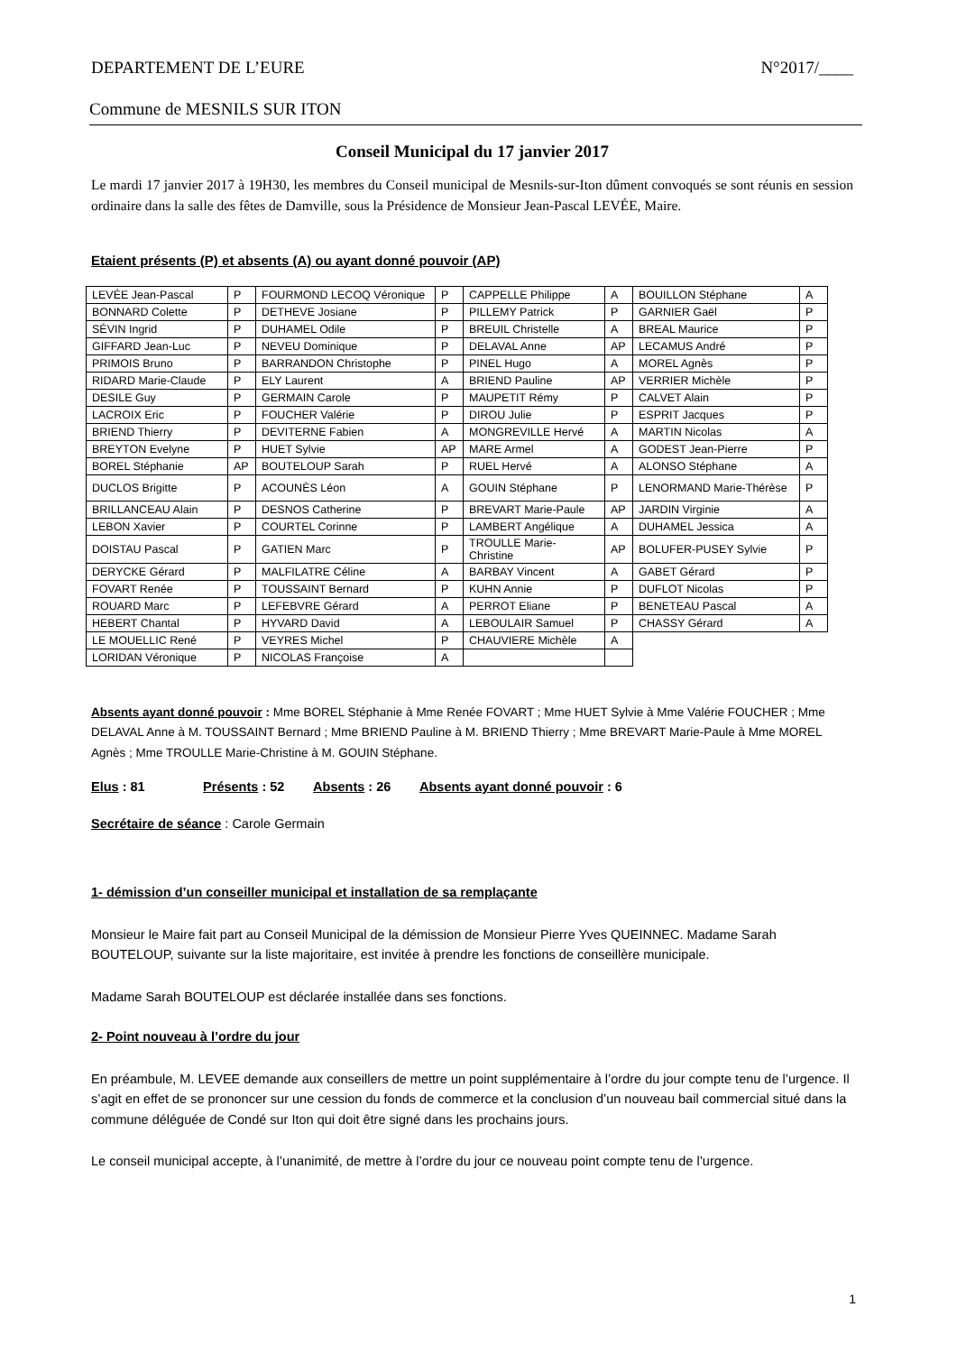DEPARTEMENT DE L’EURE N°2017/____
Commune de MESNILS SUR ITON
Conseil Municipal du 17 janvier 2017
Le mardi 17 janvier 2017 à 19H30, les membres du Conseil municipal de Mesnils-sur-Iton dûment convoqués se sont réunis en session ordinaire dans la salle des fêtes de Damville, sous la Présidence de Monsieur Jean-Pascal LEVÉE, Maire.
Etaient présents (P) et absents (A) ou ayant donné pouvoir (AP)
| LEVÉE Jean-Pascal | P | FOURMOND LECOQ Véronique | P | CAPPELLE Philippe | A | BOUILLON Stéphane | A |
| BONNARD Colette | P | DETHEVE Josiane | P | PILLEMY Patrick | P | GARNIER Gaël | P |
| SÉVIN Ingrid | P | DUHAMEL Odile | P | BREUIL Christelle | A | BREAL Maurice | P |
| GIFFARD Jean-Luc | P | NEVEU Dominique | P | DELAVAL Anne | AP | LECAMUS André | P |
| PRIMOIS Bruno | P | BARRANDON Christophe | P | PINEL Hugo | A | MOREL Agnès | P |
| RIDARD Marie-Claude | P | ELY Laurent | A | BRIEND Pauline | AP | VERRIER Michèle | P |
| DESILE Guy | P | GERMAIN Carole | P | MAUPETIT Rémy | P | CALVET Alain | P |
| LACROIX Eric | P | FOUCHER Valérie | P | DIROU Julie | P | ESPRIT Jacques | P |
| BRIEND Thierry | P | DEVITERNE Fabien | A | MONGREVILLE Hervé | A | MARTIN Nicolas | A |
| BREYTON Evelyne | P | HUET Sylvie | AP | MARE Armel | A | GODEST Jean-Pierre | P |
| BOREL Stéphanie | AP | BOUTELOUP Sarah | P | RUEL Hervé | A | ALONSO Stéphane | A |
| DUCLOS Brigitte | P | ACOUNÈS Léon | A | GOUIN Stéphane | P | LENORMAND Marie-Thérèse | P |
| BRILLANCEAU Alain | P | DESNOS Catherine | P | BREVART Marie-Paule | AP | JARDIN Virginie | A |
| LEBON Xavier | P | COURTEL Corinne | P | LAMBERT Angélique | A | DUHAMEL Jessica | A |
| DOISTAU Pascal | P | GATIEN Marc | P | TROULLE Marie-Christine | AP | BOLUFER-PUSEY Sylvie | P |
| DERYCKE Gérard | P | MALFILATRE Céline | A | BARBAY Vincent | A | GABET Gérard | P |
| FOVART Renée | P | TOUSSAINT Bernard | P | KUHN Annie | P | DUFLOT Nicolas | P |
| ROUARD Marc | P | LEFEBVRE Gérard | A | PERROT Eliane | P | BENETEAU Pascal | A |
| HEBERT Chantal | P | HYVARD David | A | LEBOULAIR Samuel | P | CHASSY Gérard | A |
| LE MOUELLIC René | P | VEYRES Michel | P | CHAUVIERE Michèle | A | | |
| LORIDAN Véronique | P | NICOLAS Françoise | A | | | | |
Absents ayant donné pouvoir : Mme BOREL Stéphanie à Mme Renée FOVART ; Mme HUET Sylvie à Mme Valérie FOUCHER ; Mme DELAVAL Anne à M. TOUSSAINT Bernard ; Mme BRIEND Pauline à M. BRIEND Thierry ; Mme BREVART Marie-Paule à Mme MOREL Agnès ; Mme TROULLE Marie-Christine à M. GOUIN Stéphane.
Elus : 81 Présents : 52 Absents : 26 Absents ayant donné pouvoir : 6
Secrétaire de séance : Carole Germain
1- démission d’un conseiller municipal et installation de sa remplaçante
Monsieur le Maire fait part au Conseil Municipal de la démission de Monsieur Pierre Yves QUEINNEC. Madame Sarah BOUTELOUP, suivante sur la liste majoritaire, est invitée à prendre les fonctions de conseillère municipale.
Madame Sarah BOUTELOUP est déclarée installée dans ses fonctions.
2- Point nouveau à l’ordre du jour
En préambule, M. LEVEE demande aux conseillers de mettre un point supplémentaire à l’ordre du jour compte tenu de l’urgence. Il s’agit en effet de se prononcer sur une cession du fonds de commerce et la conclusion d’un nouveau bail commercial situé dans la commune déléguée de Condé sur Iton qui doit être signé dans les prochains jours.
Le conseil municipal accepte, à l’unanimité, de mettre à l’ordre du jour ce nouveau point compte tenu de l’urgence.
1